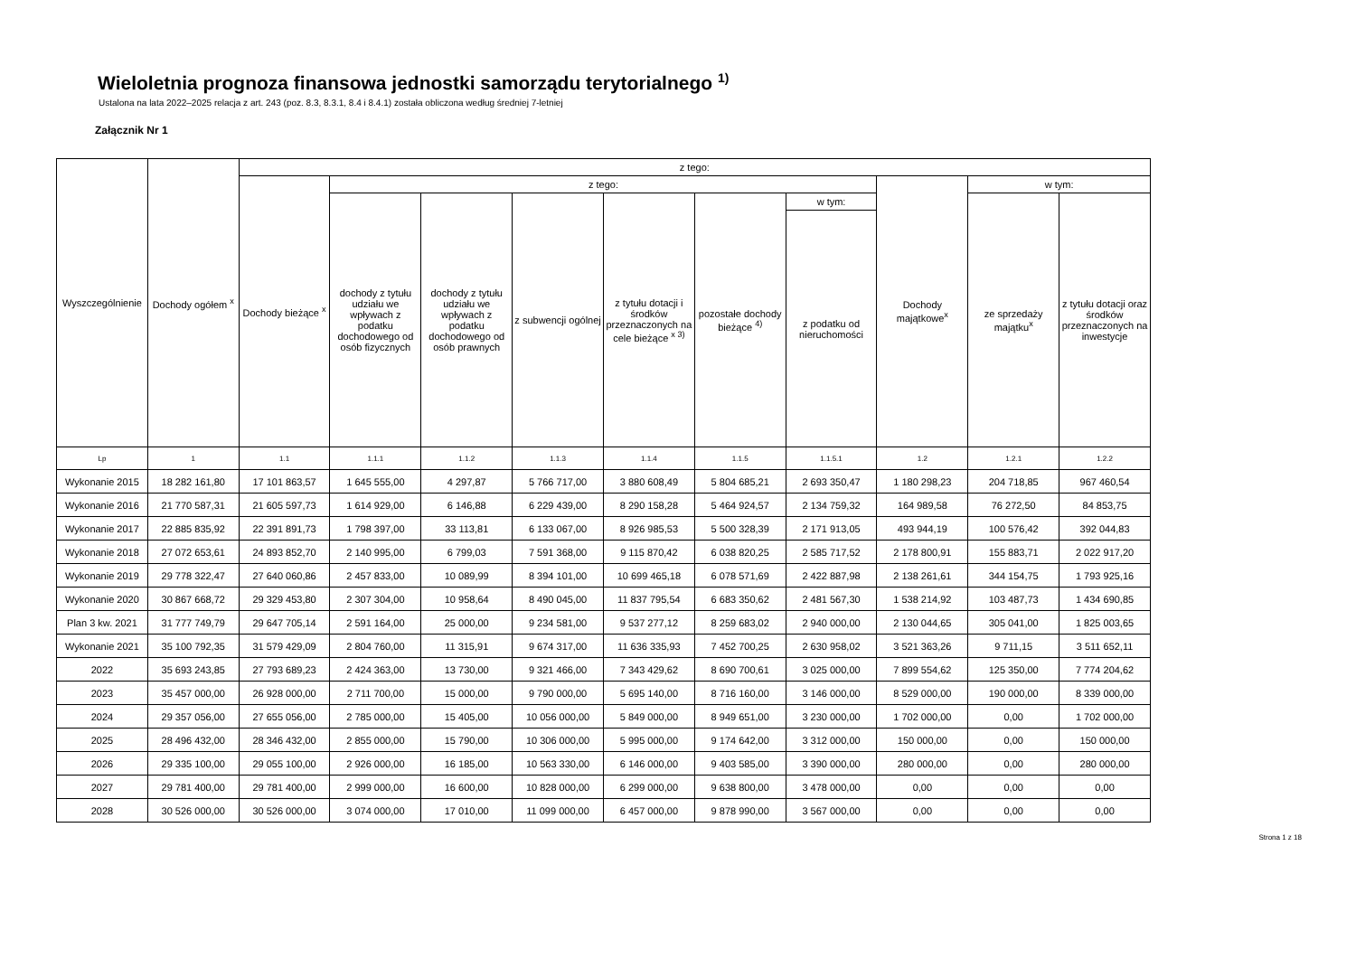Wieloletnia prognoza finansowa jednostki samorządu terytorialnego <sup>1)</sup>
Ustalona na lata 2022–2025 relacja z art. 243 (poz. 8.3, 8.3.1, 8.4 i 8.4.1) została obliczona według średniej 7-letniej
Załącznik Nr 1
| Wyszczególnienie | Dochody ogółem <sup>x</sup> | z tego: | | | | | | | | | |
| --- | --- | --- | --- | --- | --- | --- | --- | --- | --- | --- | --- |
| | | Dochody bieżące <sup>x</sup> | z tego: | | | | | | Dochody majątkowe<sup>x</sup> | w tym: | |
| | | | dochody z tytułu udziału we wpływach z podatku dochodowego od osób fizycznych | dochody z tytułu udziału we wpływach z podatku dochodowego od osób prawnych | z subwencji ogólnej | z tytułu dotacji i środków przeznaczonych na cele bieżące <sup>x 3)</sup> | pozostałe dochody bieżące <sup>4)</sup> | w tym: | | ze sprzedaży majątku<sup>x</sup> | z tytułu dotacji oraz środków przeznaczonych na inwestycje |
| | | | | | | | | z podatku od nieruchomości | | | |
| Lp | 1 | 1.1 | 1.1.1 | 1.1.2 | 1.1.3 | 1.1.4 | 1.1.5 | 1.1.5.1 | 1.2 | 1.2.1 | 1.2.2 |
| Wykonanie 2015 | 18 282 161,80 | 17 101 863,57 | 1 645 555,00 | 4 297,87 | 5 766 717,00 | 3 880 608,49 | 5 804 685,21 | 2 693 350,47 | 1 180 298,23 | 204 718,85 | 967 460,54 |
| Wykonanie 2016 | 21 770 587,31 | 21 605 597,73 | 1 614 929,00 | 6 146,88 | 6 229 439,00 | 8 290 158,28 | 5 464 924,57 | 2 134 759,32 | 164 989,58 | 76 272,50 | 84 853,75 |
| Wykonanie 2017 | 22 885 835,92 | 22 391 891,73 | 1 798 397,00 | 33 113,81 | 6 133 067,00 | 8 926 985,53 | 5 500 328,39 | 2 171 913,05 | 493 944,19 | 100 576,42 | 392 044,83 |
| Wykonanie 2018 | 27 072 653,61 | 24 893 852,70 | 2 140 995,00 | 6 799,03 | 7 591 368,00 | 9 115 870,42 | 6 038 820,25 | 2 585 717,52 | 2 178 800,91 | 155 883,71 | 2 022 917,20 |
| Wykonanie 2019 | 29 778 322,47 | 27 640 060,86 | 2 457 833,00 | 10 089,99 | 8 394 101,00 | 10 699 465,18 | 6 078 571,69 | 2 422 887,98 | 2 138 261,61 | 344 154,75 | 1 793 925,16 |
| Wykonanie 2020 | 30 867 668,72 | 29 329 453,80 | 2 307 304,00 | 10 958,64 | 8 490 045,00 | 11 837 795,54 | 6 683 350,62 | 2 481 567,30 | 1 538 214,92 | 103 487,73 | 1 434 690,85 |
| Plan 3 kw. 2021 | 31 777 749,79 | 29 647 705,14 | 2 591 164,00 | 25 000,00 | 9 234 581,00 | 9 537 277,12 | 8 259 683,02 | 2 940 000,00 | 2 130 044,65 | 305 041,00 | 1 825 003,65 |
| Wykonanie 2021 | 35 100 792,35 | 31 579 429,09 | 2 804 760,00 | 11 315,91 | 9 674 317,00 | 11 636 335,93 | 7 452 700,25 | 2 630 958,02 | 3 521 363,26 | 9 711,15 | 3 511 652,11 |
| 2022 | 35 693 243,85 | 27 793 689,23 | 2 424 363,00 | 13 730,00 | 9 321 466,00 | 7 343 429,62 | 8 690 700,61 | 3 025 000,00 | 7 899 554,62 | 125 350,00 | 7 774 204,62 |
| 2023 | 35 457 000,00 | 26 928 000,00 | 2 711 700,00 | 15 000,00 | 9 790 000,00 | 5 695 140,00 | 8 716 160,00 | 3 146 000,00 | 8 529 000,00 | 190 000,00 | 8 339 000,00 |
| 2024 | 29 357 056,00 | 27 655 056,00 | 2 785 000,00 | 15 405,00 | 10 056 000,00 | 5 849 000,00 | 8 949 651,00 | 3 230 000,00 | 1 702 000,00 | 0,00 | 1 702 000,00 |
| 2025 | 28 496 432,00 | 28 346 432,00 | 2 855 000,00 | 15 790,00 | 10 306 000,00 | 5 995 000,00 | 9 174 642,00 | 3 312 000,00 | 150 000,00 | 0,00 | 150 000,00 |
| 2026 | 29 335 100,00 | 29 055 100,00 | 2 926 000,00 | 16 185,00 | 10 563 330,00 | 6 146 000,00 | 9 403 585,00 | 3 390 000,00 | 280 000,00 | 0,00 | 280 000,00 |
| 2027 | 29 781 400,00 | 29 781 400,00 | 2 999 000,00 | 16 600,00 | 10 828 000,00 | 6 299 000,00 | 9 638 800,00 | 3 478 000,00 | 0,00 | 0,00 | 0,00 |
| 2028 | 30 526 000,00 | 30 526 000,00 | 3 074 000,00 | 17 010,00 | 11 099 000,00 | 6 457 000,00 | 9 878 990,00 | 3 567 000,00 | 0,00 | 0,00 | 0,00 |
Strona 1 z 18